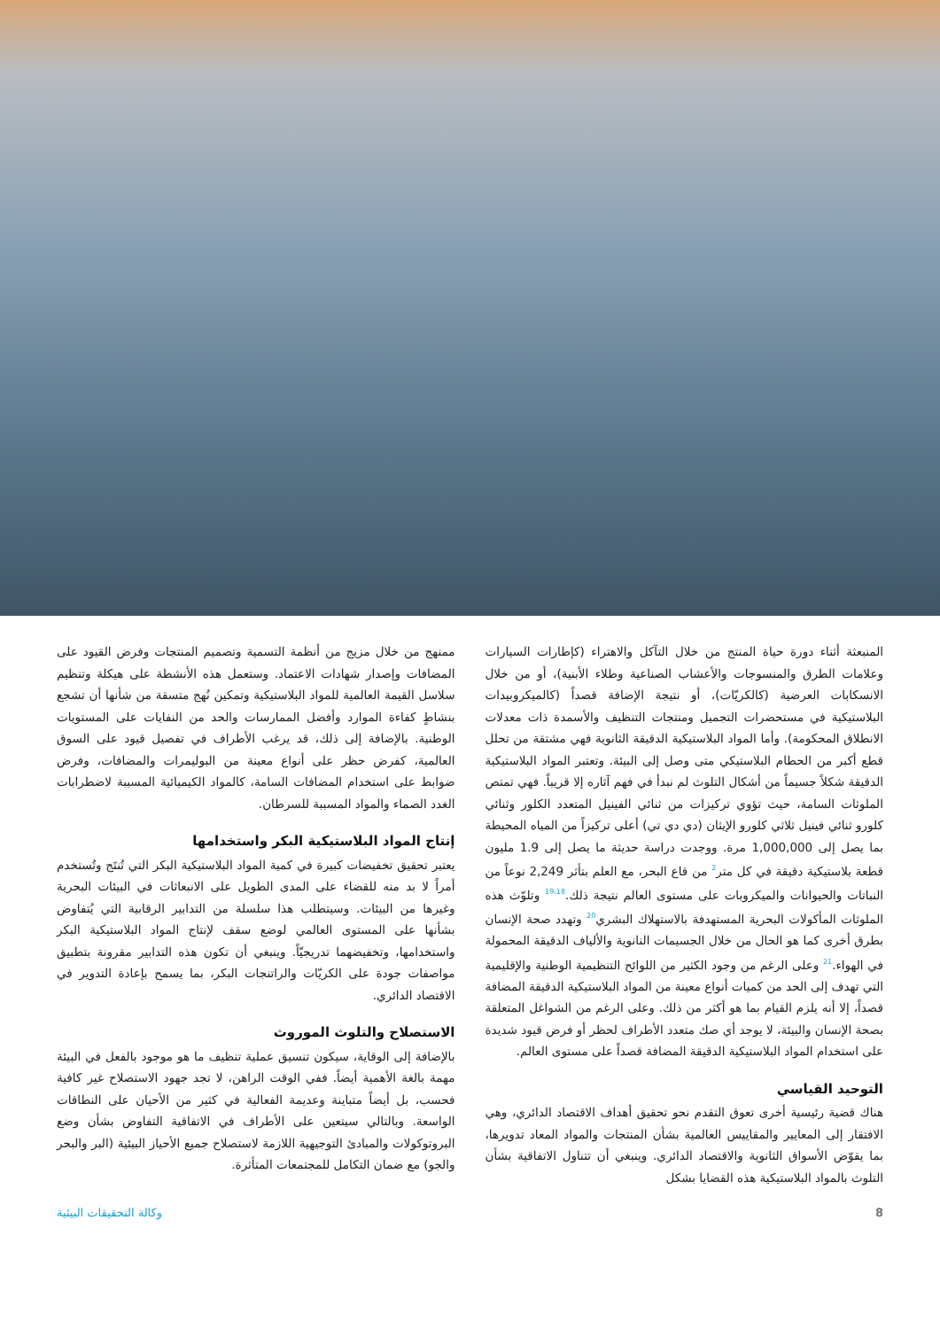المنبعثة أثناء دورة حياة المنتج من خلال التآكل والاهتراء (كإطارات السيارات وعلامات الطرق والمنسوجات والأعشاب الصناعية وطلاء الأبنية)، أو من خلال الانسكابات العرضية (كالكريّات)، أو نتيجة الإضافة قصداً (كالميكروبيدات البلاستيكية في مستحضرات التجميل ومنتجات التنظيف والأسمدة ذات معدلات الانطلاق المحكومة). وأما المواد البلاستيكية الدقيقة الثانوية فهي مشتقة من تحلل قطع أكبر من الحطام البلاستيكي متى وصل إلى البيئة. وتعتبر المواد البلاستيكية الدقيقة شكلاً جسيماً من أشكال التلوث لم نبدأ في فهم آثاره إلا قريباً. فهي تمتص الملوثات السامة، حيث تؤوي تركيزات من ثنائي الفينيل المتعدد الكلور وثنائي كلورو ثنائي فينيل ثلاثي كلورو الإيثان (دي دي تي) أعلى تركيزاً من المياه المحيطة بما يصل إلى 1,000,000 مرة. ووجدت دراسة حديثة ما يصل إلى 1.9 مليون قطعة بلاستيكية دقيقة في كل متر<sup>2</sup> من قاع البحر، مع العلم بتأثر 2,249 نوعاً من النباتات والحيوانات والميكروبات على مستوى العالم نتيجة ذلك.<sup>19،18</sup> وتلوّث هذه الملوثات المأكولات البحرية المستهدفة بالاستهلاك البشري<sup>20</sup> وتهدد صحة الإنسان بطرق أخرى كما هو الحال من خلال الجسيمات النانوية والألياف الدقيقة المحمولة في الهواء.<sup>21</sup> وعلى الرغم من وجود الكثير من اللوائح التنظيمية الوطنية والإقليمية التي تهدف إلى الحد من كميات أنواع معينة من المواد البلاستيكية الدقيقة المضافة قصداً، إلا أنه يلزم القيام بما هو أكثر من ذلك. وعلى الرغم من الشواغل المتعلقة بصحة الإنسان والبيئة، لا يوجد أي صك متعدد الأطراف لحظر أو فرض قيود شديدة على استخدام المواد البلاستيكية الدقيقة المضافة قصداً على مستوى العالم.
التوحيد القياسي
هناك قضية رئيسية أخرى تعوق التقدم نحو تحقيق أهداف الاقتصاد الدائري، وهي الافتقار إلى المعايير والمقاييس العالمية بشأن المنتجات والمواد المعاد تدويرها، بما يقوّض الأسواق الثانوية والاقتصاد الدائري. وينبغي أن تتناول الاتفاقية بشأن التلوث بالمواد البلاستيكية هذه القضايا بشكل
ممنهج من خلال مزيج من أنظمة التسمية وتصميم المنتجات وفرض القيود على المضافات وإصدار شهادات الاعتماد. وستعمل هذه الأنشطة على هيكلة وتنظيم سلاسل القيمة العالمية للمواد البلاستيكية وتمكين نُهج متسقة من شأنها أن تشجع بنشاطٍ كفاءة الموارد وأفضل الممارسات والحد من النفايات على المستويات الوطنية. بالإضافة إلى ذلك، قد يرغب الأطراف في تفصيل قيود على السوق العالمية، كفرض حظر على أنواع معينة من البوليمرات والمضافات، وفرض ضوابط على استخدام المضافات السامة، كالمواد الكيميائية المسببة لاضطرابات الغدد الصماء والمواد المسببة للسرطان.
إنتاج المواد البلاستيكية البكر واستخدامها
يعتبر تحقيق تخفيضات كبيرة في كمية المواد البلاستيكية البكر التي تُنتَج وتُستخدم أمراً لا بد منه للقضاء على المدى الطويل على الانبعاثات في البيئات البحرية وغيرها من البيئات. وسيتطلب هذا سلسلة من التدابير الرقابية التي يُتفاوض بشأنها على المستوى العالمي لوضع سقف لإنتاج المواد البلاستيكية البكر واستخدامها، وتخفيضهما تدريجيّاً. وينبغي أن تكون هذه التدابير مقرونة بتطبيق مواصفات جودة على الكريّات والراتنجات البكر، بما يسمح بإعادة التدوير في الاقتصاد الدائري.
الاستصلاح والتلوث الموروث
بالإضافة إلى الوقاية، سيكون تنسيق عملية تنظيف ما هو موجود بالفعل في البيئة مهمة بالغة الأهمية أيضاً. ففي الوقت الراهن، لا تجد جهود الاستصلاح غير كافية فحسب، بل أيضاً متباينة وعديمة الفعالية في كثير من الأحيان على النطاقات الواسعة. وبالتالي سيتعين على الأطراف في الاتفاقية التفاوض بشأن وضع البروتوكولات والمبادئ التوجيهية اللازمة لاستصلاح جميع الأحياز البيئية (البر والبحر والجو) مع ضمان التكامل للمجتمعات المتأثرة.
8 وكالة التحقيقات البيئية